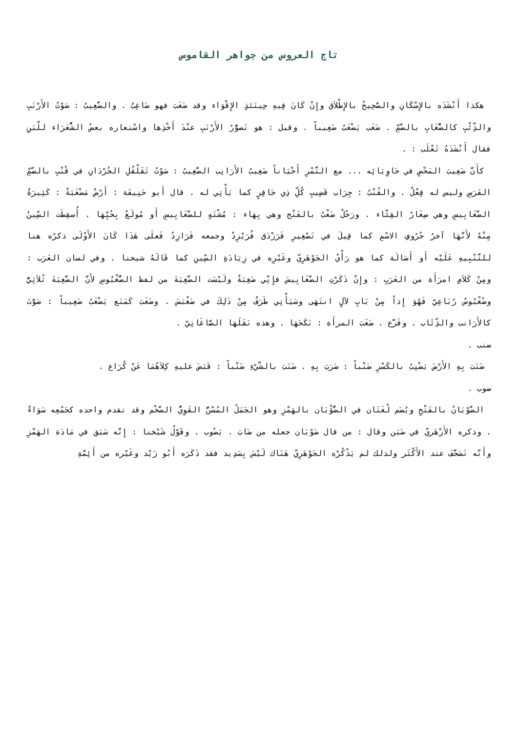تاج العروس من جواهر القاموس
هكذا أَنْشَدَه بالإِسْكَانِ والصَّحِيحُ بالإِطْلاَق وإِنْ كَانَ فِيهِ حِينَئذٍ الإِقْوَاء وقد ضَغَبَ فهو ضَاغِبٌ . والضَّغِيبُ : صَوْتُ الأَرْنَبِ والذِّئْبِ كالضُّغَابِ بالضَّمِّ . ضَغَب يَضْغَبُ ضَغِيباً . وقيل : هو تَضوُّرُ الأَرْنَبِ عنْدَ أَخْذِها واسْتعاره بعضُ الشُّعَرَاء للّبَنِ فقال أَنْشَدَهُ ثَعْلَب : .
كأَنَّ ضَغِيبَ المَحْضِ في حَاوِيَائِه ... مع التَّمْرِ أَحْيَاناً ضَغِيبُ الأَرَانِب الضَّغِيبُ : صَوْتُ تَقَلْقُلِ الجُرْدَانِ في قُنْبِ بالضَّمِّ الفَرَسِ وليس له فِعْلٌ . والقُنْبُ : جِرَاب قَضِيبِ كُلِّ ذِي حَافِرٍ كما يَأْتِي له . قال أَبو حَنِيفَة : أَرْضٌ مَضْغَبَةٌ : كَثِيرَةٌ الضَّغَابِيسِ وهي صِغَارُ القِثّاء . ورَجُلٌ ضَغْبٌ بالفَتْح وهي بِهَاء : مُشْتَهٍ للضَّغَابِيسِ أَو مُولَعٌ بِحُبِّهَا . أُسقِطَت السِّينُ مِنْهُ لأَنَّهَا آخرُ حُرُوفِ الاسْمِ كما قِيلَ في تَصْغِيرِ فَرَزْدَق فُرَيْزِدٌ وجمعه فَرَازِدُ فَعلَى هَذَا كَانَ الأَوْلَى ذكرُه هنا للتَّنْبِيهِ عَلَيْه أَو أَصَالَة كما هو رَأْيُ الجَوْهَرِيّ وغَيْرِه في زِيَادَةِ السِّينِ كما قَالَهُ شيخنا . وفي لسان العَرَب : ومِنْ كَلاَمِ امرَأَة من العَرَبِ : وإِنْ ذَكَرْتِ الضَّغَابِيسَ فإِنِّي ضَغِبَةٌ ولَيْسَت الضَّغِبَةَ من لفظ الضُّغْبُوسِ لأَنَّ الضَّغِبَةَ ثُلاَثِيٌّ وضُغْبُوسٌ رُبَاعِيّ فَهُوَ إِذاً مِنْ بَابِ لآلٍ انتَهَى وسَيَأْتِي طَرَفٌ مِنْ ذَلِكَ في ضَغْبَسَ . وضَغَبَ كَمَنَع يَضْغَبُ ضَغِيباً : صَوَّتَ كالأَرَانب والذِّئَاب . وفَزَّع . ضَغَبَ المرأَة : نَكَحَهَا . وهذه نَقَلَهَا الصَّاغَانِيّ .
ضنب .
ضَنَبَ بِهِ الأَرْضَ يَضْنِبُ بالكَسْرِ ضَنْباً : ضَرَبَ بِهِ . ضَنَبَ بالشَّيْءِ ضَنْباً : قَبَضَ عليهِ كِلاَهُمَا عَنْ كُرَاع .
ضوب .
الضَّوْبَانُ بالفَتْحِ ويُضَم لُغَتَان في الضُّؤْبَان بالهَمْزِ وهو الجَمَلُ المُسْنُّ القَوِيُّ الضَّخْم وقد تقدم واحده كجَمْعِه سَوَاءٌ . وذكره الأَزْهَريّ في ضَبَن وقال : من قال ضَوْبَان جعله من ضَابَ . يَضُوب . وقَوْلُ شَيْخنا : إِنَّه سَبَق في مَادَة الهَمْزِ وأَنَّه تَصَحَّفَ عند الأَكْثَر ولذلك لم يَذْكُرْه الجَوْهَرِيّ هَنَاك لَيْسَ بِسَدِيد فقد ذَكَرَه أَبُو زَيْد وغَيْره من أَئِمَّةِ